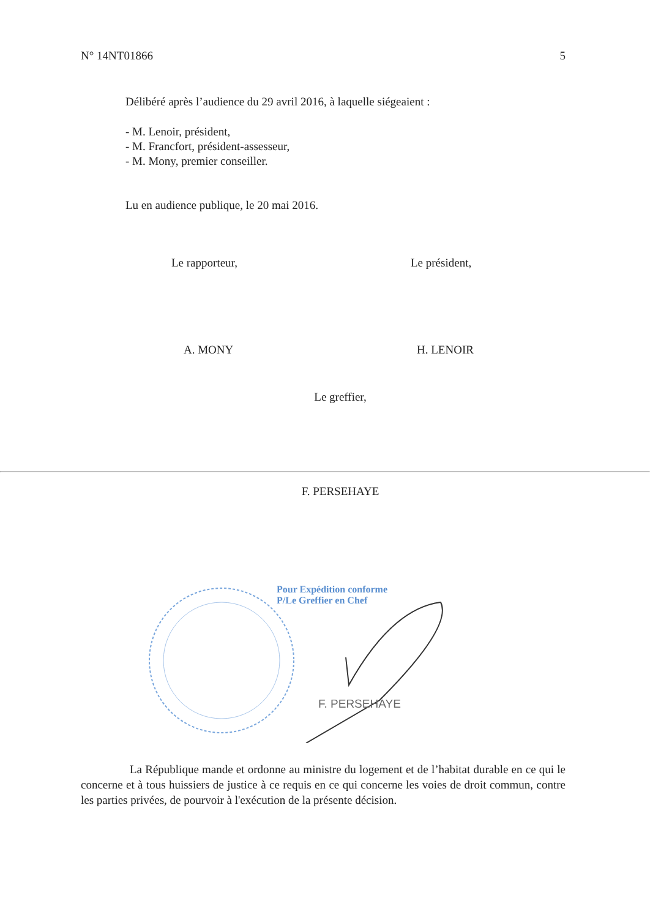N° 14NT01866 5
Délibéré après l’audience du 29 avril 2016, à laquelle siégeaient :
- M. Lenoir, président,
- M. Francfort, président-assesseur,
- M. Mony, premier conseiller.
Lu en audience publique, le 20 mai 2016.
Le rapporteur, Le président,
A. MONY H. LENOIR
Le greffier,
F. PERSEHAYE
Pour Expédition conforme
P/Le Greffier en Chef
F. PERSEHAYE
La République mande et ordonne au ministre du logement et de l’habitat durable en ce qui le concerne et à tous huissiers de justice à ce requis en ce qui concerne les voies de droit commun, contre les parties privées, de pourvoir à l'exécution de la présente décision.